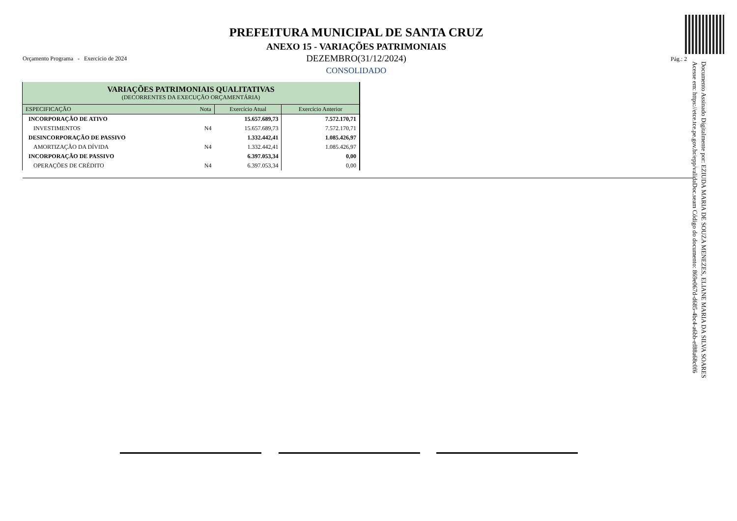PREFEITURA MUNICIPAL DE SANTA CRUZ
ANEXO 15 - VARIAÇÕES PATRIMONIAIS
Orçamento Programa - Exercício de 2024
DEZEMBRO(31/12/2024) Pág.: 2
CONSOLIDADO
| VARIAÇÕES PATRIMONIAIS QUALITATIVAS (DECORRENTES DA EXECUÇÃO ORÇAMENTÁRIA) | | | |
| --- | --- | --- | --- |
| ESPECIFICAÇÃO | Nota | Exercício Atual | Exercício Anterior |
| INCORPORAÇÃO DE ATIVO | | 15.657.689,73 | 7.572.170,71 |
| INVESTIMENTOS | N4 | 15.657.689,73 | 7.572.170,71 |
| DESINCORPORAÇÃO DE PASSIVO | | 1.332.442,41 | 1.085.426,97 |
| AMORTIZAÇÃO DA DÍVIDA | N4 | 1.332.442,41 | 1.085.426,97 |
| INCORPORAÇÃO DE PASSIVO | | 6.397.053,34 | 0,00 |
| OPERAÇÕES DE CRÉDITO | N4 | 6.397.053,34 | 0,00 |
Documento Assinado Digitalmente por: EZIUDA MARIA DE SOUZA MENEZES, ELIANE MARIA DA SILVA SOARES
Acesse em: https://etce.tce.pe.gov.br/epp/validaDoc.seam Código do documento: 869e067d-d685-4bc4-a6bb-ef88a68c0f6